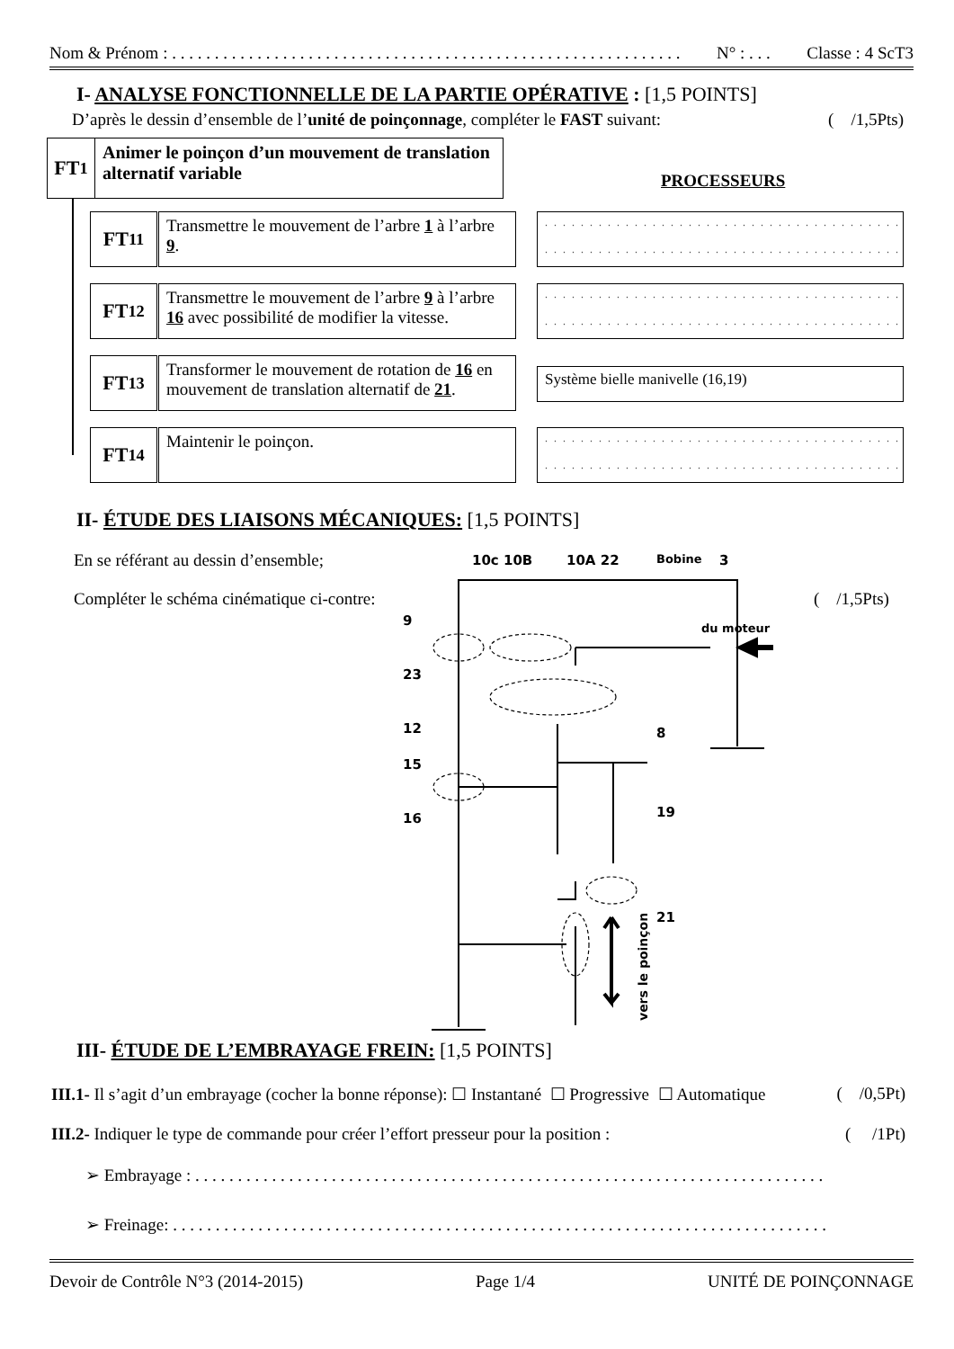Nom & Prénom : . . . . . . . . . . . . . . . . . . . . . . . . . . . . . . . . . . . . . . . . . . . . . . . . . . . . . . . . . . . . N° : . . . Classe : 4 ScT3
I- ANALYSE FONCTIONNELLE DE LA PARTIE OPÉRATIVE : [1,5 POINTS]
D’après le dessin d’ensemble de l’unité de poinçonnage, compléter le FAST suivant: ( /1,5Pts)
FT<sub>1</sub>
Animer le poinçon d’un mouvement de translation alternatif variable
PROCESSEURS
FT<sub>11</sub>
Transmettre le mouvement de l’arbre 1 à l’arbre 9.
. . . . . . . . . . . . . . . . . . . . . . . . . . . . . . . . . . . . . . . .
. . . . . . . . . . . . . . . . . . . . . . . . . . . . . . . . . . . . . . . .
FT<sub>12</sub>
Transmettre le mouvement de l’arbre 9 à l’arbre 16 avec possibilité de modifier la vitesse.
. . . . . . . . . . . . . . . . . . . . . . . . . . . . . . . . . . . . . . . .
. . . . . . . . . . . . . . . . . . . . . . . . . . . . . . . . . . . . . . . .
FT<sub>13</sub>
Transformer le mouvement de rotation de 16 en mouvement de translation alternatif de 21.
Système bielle manivelle (16,19)
FT<sub>14</sub> Maintenir le poinçon.
. . . . . . . . . . . . . . . . . . . . . . . . . . . . . . . . . . . . . . . .
. . . . . . . . . . . . . . . . . . . . . . . . . . . . . . . . . . . . . . . .
II- ÉTUDE DES LIAISONS MÉCANIQUES: [1,5 POINTS]
En se référant au dessin d’ensemble;
Compléter le schéma cinématique ci-contre:
( /1,5Pts)
10c 10B
10A 22
Bobine
3
du moteur
9
23
12
15
16
8
19
21
vers le poinçon
III- ÉTUDE DE L’EMBRAYAGE FREIN: [1,5 POINTS]
III.1- Il s’agit d’un embrayage (cocher la bonne réponse): ☐ Instantané ☐ Progressive ☐ Automatique ( /0,5Pt)
III.2- Indiquer le type de commande pour créer l’effort presseur pour la position : ( /1Pt)
➢ Embrayage : . . . . . . . . . . . . . . . . . . . . . . . . . . . . . . . . . . . . . . . . . . . . . . . . . . . . . . . . . . . . . . . . . . . . . . . . . .
➢ Freinage: . . . . . . . . . . . . . . . . . . . . . . . . . . . . . . . . . . . . . . . . . . . . . . . . . . . . . . . . . . . . . . . . . . . . . . . . . . . . .
Devoir de Contrôle N°3 (2014-2015) Page 1/4 UNITÉ DE POINÇONNAGE